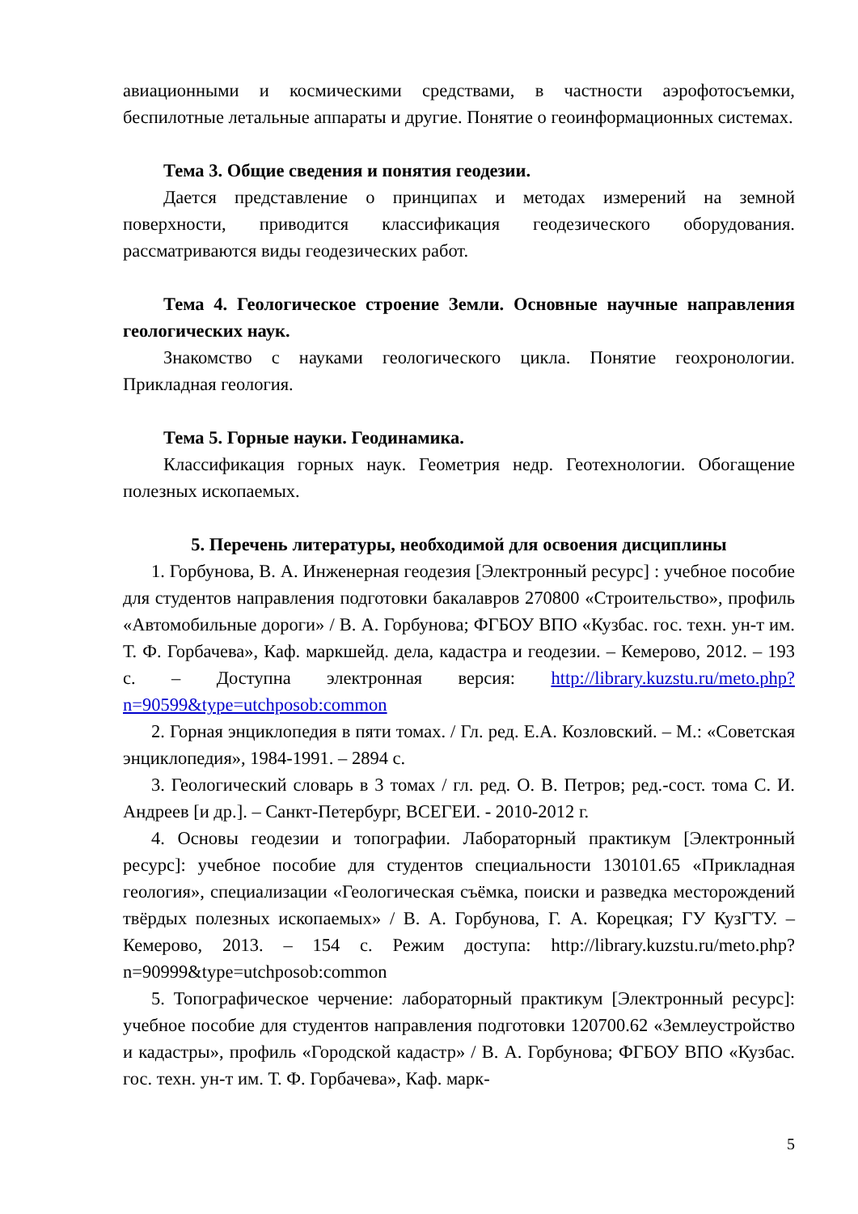авиационными и космическими средствами, в частности аэрофотосъемки, беспилотные летальные аппараты и другие. Понятие о геоинформационных системах.
Тема 3. Общие сведения и понятия геодезии.
Дается представление о принципах и методах измерений на земной поверхности, приводится классификация геодезического оборудования. рассматриваются виды геодезических работ.
Тема 4. Геологическое строение Земли. Основные научные направления геологических наук.
Знакомство с науками геологического цикла. Понятие геохронологии. Прикладная геология.
Тема 5. Горные науки. Геодинамика.
Классификация горных наук. Геометрия недр. Геотехнологии. Обогащение полезных ископаемых.
5. Перечень литературы, необходимой для освоения дисциплины
1. Горбунова, В. А. Инженерная геодезия [Электронный ресурс] : учебное пособие для студентов направления подготовки бакалавров 270800 «Строительство», профиль «Автомобильные дороги» / В. А. Горбунова; ФГБОУ ВПО «Кузбас. гос. техн. ун-т им. Т. Ф. Горбачева», Каф. маркшейд. дела, кадастра и геодезии. – Кемерово, 2012. – 193 с. – Доступна электронная версия: http://library.kuzstu.ru/meto.php?n=90599&type=utchposob:common
2. Горная энциклопедия в пяти томах. / Гл. ред. Е.А. Козловский. – М.: «Советская энциклопедия», 1984-1991. – 2894 с.
3. Геологический словарь в 3 томах / гл. ред. О. В. Петров; ред.-сост. тома С. И. Андреев [и др.]. – Санкт-Петербург, ВСЕГЕИ. - 2010-2012 г.
4. Основы геодезии и топографии. Лабораторный практикум [Электронный ресурс]: учебное пособие для студентов специальности 130101.65 «Прикладная геология», специализации «Геологическая съёмка, поиски и разведка месторождений твёрдых полезных ископаемых» / В. А. Горбунова, Г. А. Корецкая; ГУ КузГТУ. – Кемерово, 2013. – 154 с. Режим доступа: http://library.kuzstu.ru/meto.php?n=90999&type=utchposob:common
5. Топографическое черчение: лабораторный практикум [Электронный ресурс]: учебное пособие для студентов направления подготовки 120700.62 «Землеустройство и кадастры», профиль «Городской кадастр» / В. А. Горбунова; ФГБОУ ВПО «Кузбас. гос. техн. ун-т им. Т. Ф. Горбачева», Каф. марк-
5